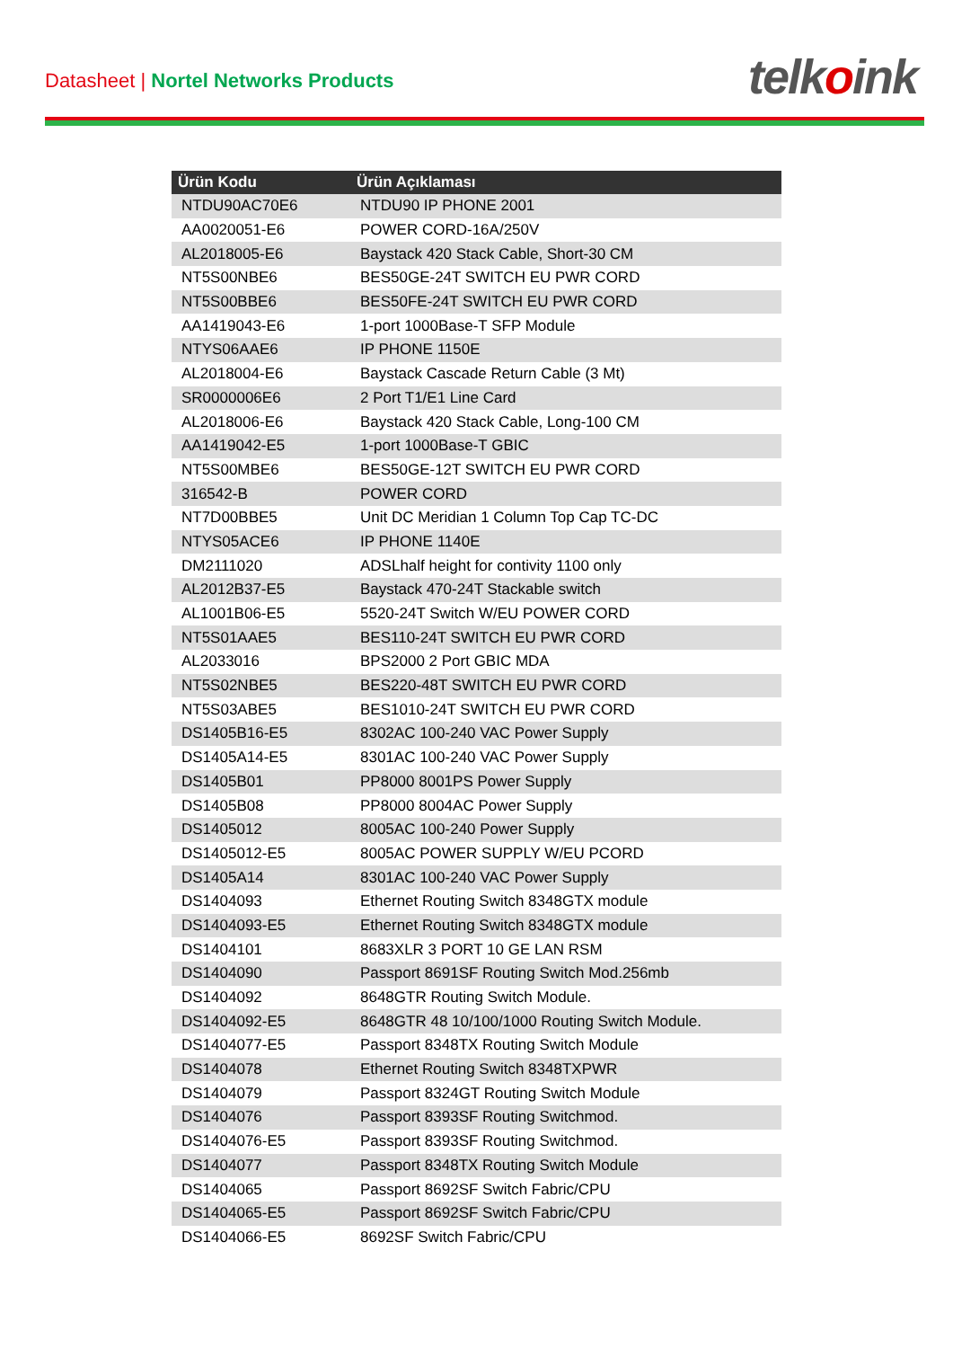Datasheet | Nortel Networks Products
telkoink
| Ürün Kodu | Ürün Açıklaması |
| --- | --- |
| NTDU90AC70E6 | NTDU90 IP PHONE 2001 |
| AA0020051-E6 | POWER CORD-16A/250V |
| AL2018005-E6 | Baystack 420 Stack Cable, Short-30 CM |
| NT5S00NBE6 | BES50GE-24T SWITCH EU PWR CORD |
| NT5S00BBE6 | BES50FE-24T SWITCH EU PWR CORD |
| AA1419043-E6 | 1-port 1000Base-T SFP Module |
| NTYS06AAE6 | IP PHONE 1150E |
| AL2018004-E6 | Baystack Cascade Return Cable (3 Mt) |
| SR0000006E6 | 2 Port T1/E1 Line Card |
| AL2018006-E6 | Baystack 420 Stack Cable, Long-100 CM |
| AA1419042-E5 | 1-port 1000Base-T GBIC |
| NT5S00MBE6 | BES50GE-12T SWITCH EU PWR CORD |
| 316542-B | POWER CORD |
| NT7D00BBE5 | Unit DC Meridian 1 Column Top Cap TC-DC |
| NTYS05ACE6 | IP PHONE 1140E |
| DM2111020 | ADSLhalf height for contivity 1100 only |
| AL2012B37-E5 | Baystack 470-24T Stackable switch |
| AL1001B06-E5 | 5520-24T Switch W/EU POWER CORD |
| NT5S01AAE5 | BES110-24T SWITCH EU PWR CORD |
| AL2033016 | BPS2000 2 Port GBIC MDA |
| NT5S02NBE5 | BES220-48T SWITCH EU PWR CORD |
| NT5S03ABE5 | BES1010-24T SWITCH EU PWR CORD |
| DS1405B16-E5 | 8302AC 100-240 VAC Power Supply |
| DS1405A14-E5 | 8301AC 100-240 VAC Power Supply |
| DS1405B01 | PP8000 8001PS Power Supply |
| DS1405B08 | PP8000 8004AC Power Supply |
| DS1405012 | 8005AC 100-240 Power Supply |
| DS1405012-E5 | 8005AC POWER SUPPLY W/EU PCORD |
| DS1405A14 | 8301AC 100-240 VAC Power Supply |
| DS1404093 | Ethernet Routing Switch 8348GTX module |
| DS1404093-E5 | Ethernet Routing Switch 8348GTX module |
| DS1404101 | 8683XLR 3 PORT 10 GE LAN RSM |
| DS1404090 | Passport 8691SF Routing Switch Mod.256mb |
| DS1404092 | 8648GTR Routing Switch Module. |
| DS1404092-E5 | 8648GTR 48 10/100/1000 Routing Switch Module. |
| DS1404077-E5 | Passport 8348TX Routing Switch Module |
| DS1404078 | Ethernet Routing Switch 8348TXPWR |
| DS1404079 | Passport 8324GT Routing Switch Module |
| DS1404076 | Passport 8393SF Routing Switchmod. |
| DS1404076-E5 | Passport 8393SF Routing Switchmod. |
| DS1404077 | Passport 8348TX Routing Switch Module |
| DS1404065 | Passport 8692SF Switch Fabric/CPU |
| DS1404065-E5 | Passport 8692SF Switch Fabric/CPU |
| DS1404066-E5 | 8692SF Switch Fabric/CPU |